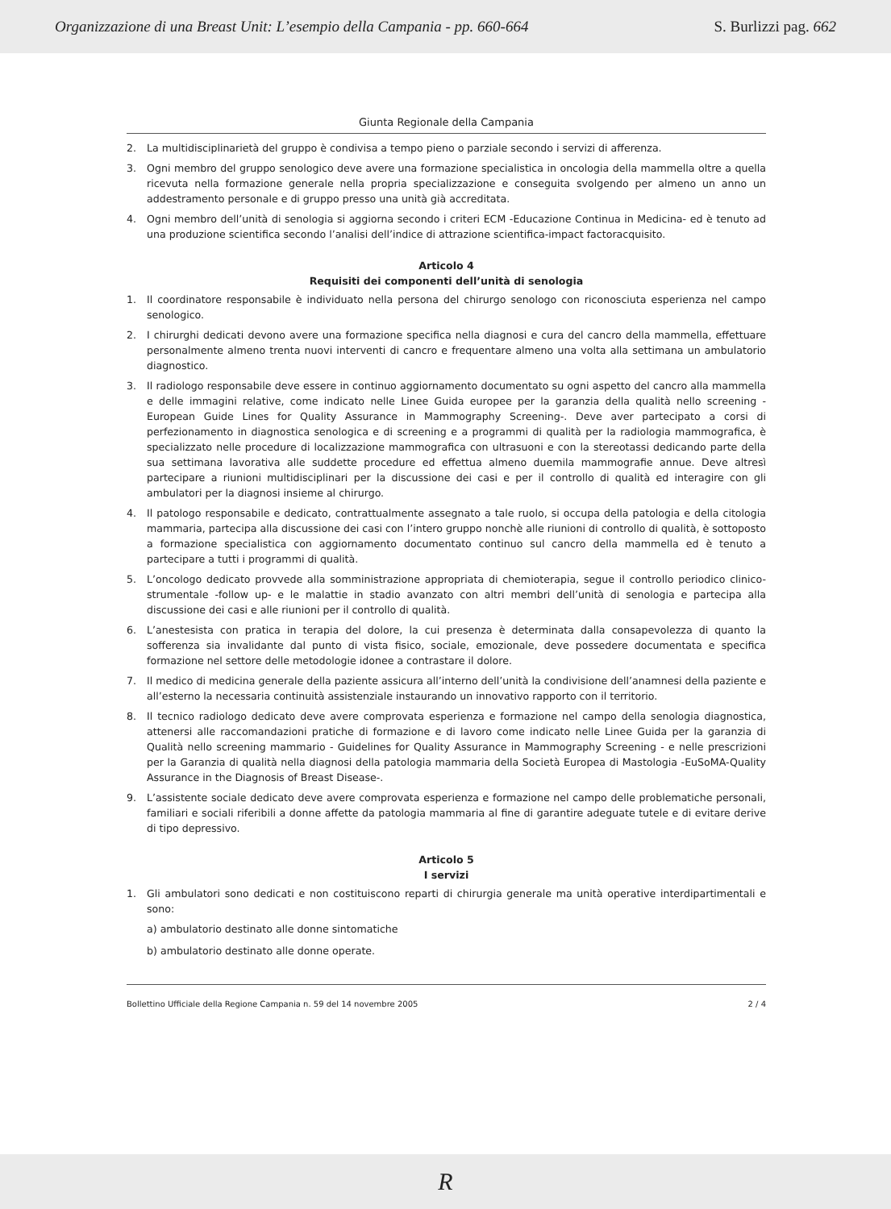Organizzazione di una Breast Unit: L’esempio della Campania - pp. 660-664 S. Burlizzi pag. 662
Giunta Regionale della Campania
2. La multidisciplinarietà del gruppo è condivisa a tempo pieno o parziale secondo i servizi di afferenza.
3. Ogni membro del gruppo senologico deve avere una formazione specialistica in oncologia della mammella oltre a quella ricevuta nella formazione generale nella propria specializzazione e conseguita svolgendo per almeno un anno un addestramento personale e di gruppo presso una unità già accreditata.
4. Ogni membro dell’unità di senologia si aggiorna secondo i criteri ECM -Educazione Continua in Medicina- ed è tenuto ad una produzione scientifica secondo l’analisi dell’indice di attrazione scientifica-impact factoracquisito.
Articolo 4
Requisiti dei componenti dell’unità di senologia
1. Il coordinatore responsabile è individuato nella persona del chirurgo senologo con riconosciuta esperienza nel campo senologico.
2. I chirurghi dedicati devono avere una formazione specifica nella diagnosi e cura del cancro della mammella, effettuare personalmente almeno trenta nuovi interventi di cancro e frequentare almeno una volta alla settimana un ambulatorio diagnostico.
3. Il radiologo responsabile deve essere in continuo aggiornamento documentato su ogni aspetto del cancro alla mammella e delle immagini relative, come indicato nelle Linee Guida europee per la garanzia della qualità nello screening - European Guide Lines for Quality Assurance in Mammography Screening-. Deve aver partecipato a corsi di perfezionamento in diagnostica senologica e di screening e a programmi di qualità per la radiologia mammografica, è specializzato nelle procedure di localizzazione mammografica con ultrasuoni e con la stereotassi dedicando parte della sua settimana lavorativa alle suddette procedure ed effettua almeno duemila mammografie annue. Deve altresì partecipare a riunioni multidisciplinari per la discussione dei casi e per il controllo di qualità ed interagire con gli ambulatori per la diagnosi insieme al chirurgo.
4. Il patologo responsabile e dedicato, contrattualmente assegnato a tale ruolo, si occupa della patologia e della citologia mammaria, partecipa alla discussione dei casi con l’intero gruppo nonchè alle riunioni di controllo di qualità, è sottoposto a formazione specialistica con aggiornamento documentato continuo sul cancro della mammella ed è tenuto a partecipare a tutti i programmi di qualità.
5. L’oncologo dedicato provvede alla somministrazione appropriata di chemioterapia, segue il controllo periodico clinico-strumentale -follow up- e le malattie in stadio avanzato con altri membri dell’unità di senologia e partecipa alla discussione dei casi e alle riunioni per il controllo di qualità.
6. L’anestesista con pratica in terapia del dolore, la cui presenza è determinata dalla consapevolezza di quanto la sofferenza sia invalidante dal punto di vista fisico, sociale, emozionale, deve possedere documentata e specifica formazione nel settore delle metodologie idonee a contrastare il dolore.
7. Il medico di medicina generale della paziente assicura all’interno dell’unità la condivisione dell’anamnesi della paziente e all’esterno la necessaria continuità assistenziale instaurando un innovativo rapporto con il territorio.
8. Il tecnico radiologo dedicato deve avere comprovata esperienza e formazione nel campo della senologia diagnostica, attenersi alle raccomandazioni pratiche di formazione e di lavoro come indicato nelle Linee Guida per la garanzia di Qualità nello screening mammario - Guidelines for Quality Assurance in Mammography Screening - e nelle prescrizioni per la Garanzia di qualità nella diagnosi della patologia mammaria della Società Europea di Mastologia -EuSoMA-Quality Assurance in the Diagnosis of Breast Disease-.
9. L’assistente sociale dedicato deve avere comprovata esperienza e formazione nel campo delle problematiche personali, familiari e sociali riferibili a donne affette da patologia mammaria al fine di garantire adeguate tutele e di evitare derive di tipo depressivo.
Articolo 5
I servizi
1. Gli ambulatori sono dedicati e non costituiscono reparti di chirurgia generale ma unità operative interdipartimentali e sono:
a) ambulatorio destinato alle donne sintomatiche
b) ambulatorio destinato alle donne operate.
Bollettino Ufficiale della Regione Campania n. 59 del 14 novembre 2005 2 / 4
R